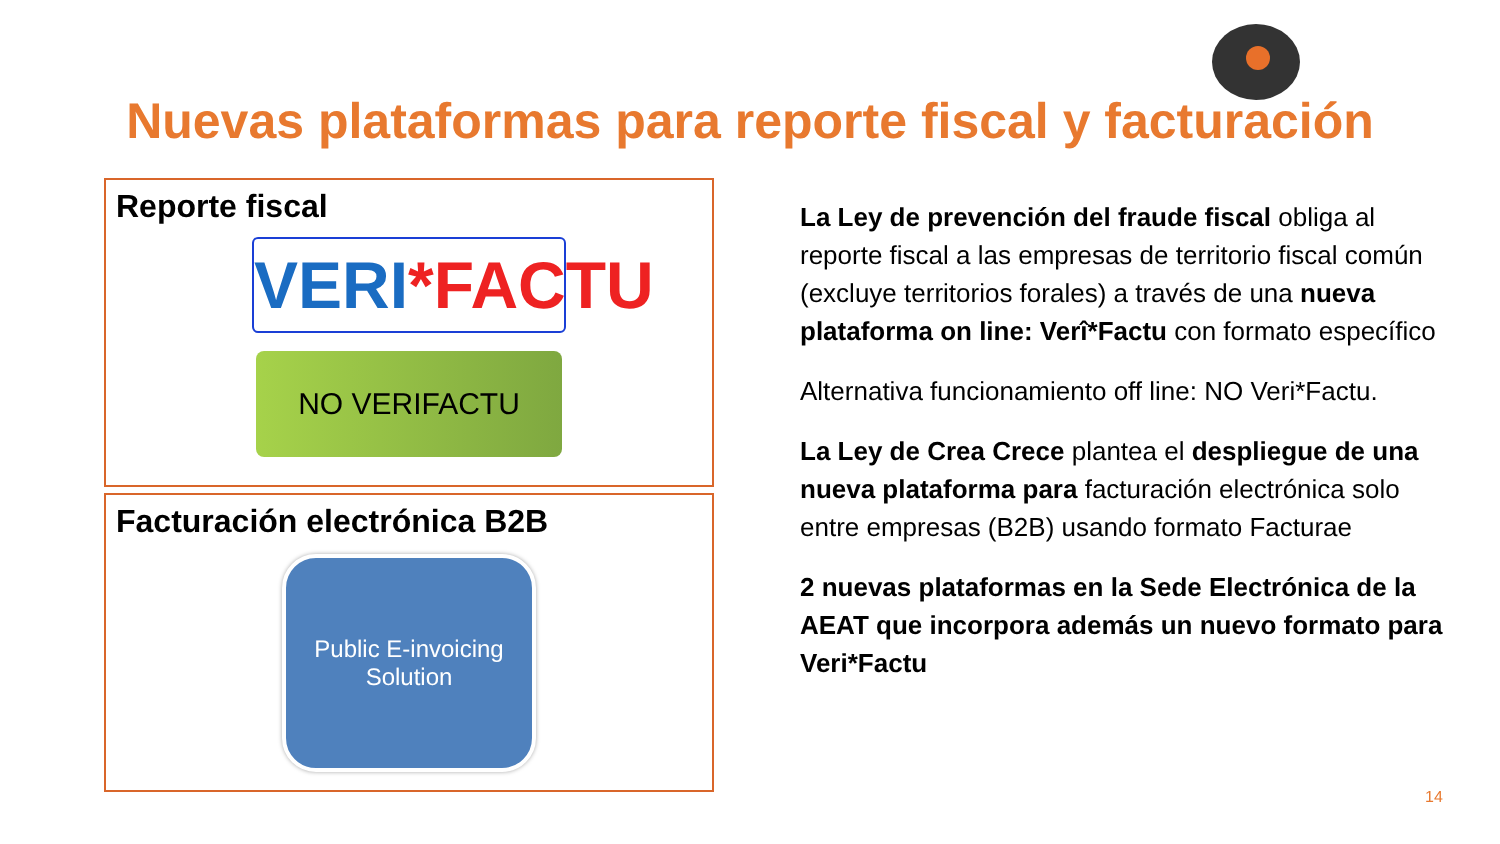Nuevas plataformas para reporte fiscal y facturación
Reporte fiscal
VERI*FACTU
NO VERIFACTU
Facturación electrónica B2B
Public E-invoicing
Solution
La Ley de prevención del fraude fiscal obliga al reporte fiscal a las empresas de territorio fiscal común (excluye territorios forales) a través de una nueva plataforma on line: Verî*Factu con formato específico
Alternativa funcionamiento off line: NO Veri*Factu.
La Ley de Crea Crece plantea el despliegue de una nueva plataforma para facturación electrónica solo entre empresas (B2B) usando formato Facturae
2 nuevas plataformas en la Sede Electrónica de la AEAT que incorpora además un nuevo formato para Veri*Factu
14